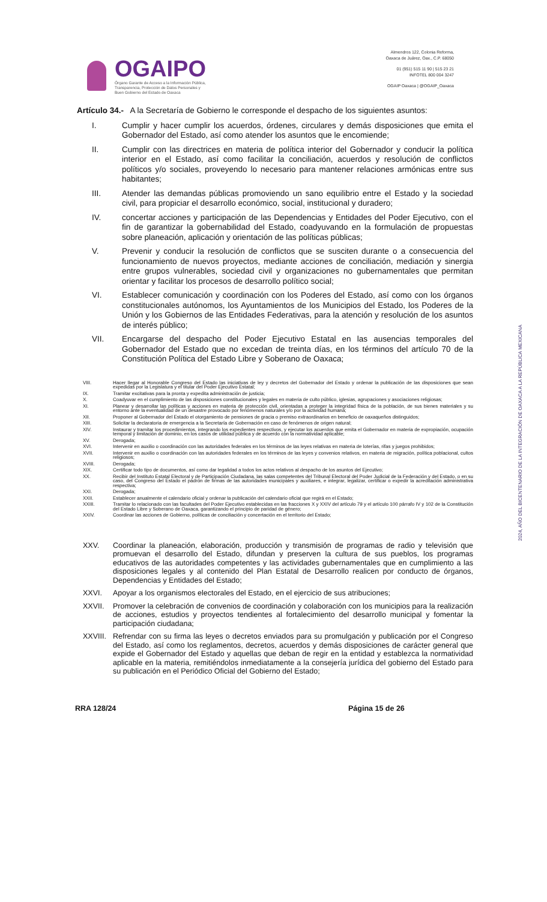OGAIPO
Órgano Garante de Acceso a la Información Pública,
Transparencia, Protección de Datos Personales y
Buen Gobierno del Estado de Oaxaca
Almendros 122, Colonia Reforma,
Oaxaca de Juárez, Oax., C.P. 68050
01 (951) 515 11 90 | 515 23 21
INFOTEL 800 004 3247
OGAIP Oaxaca | @OGAIP_Oaxaca
Artículo 34.- A la Secretaría de Gobierno le corresponde el despacho de los siguientes asuntos:
I. Cumplir y hacer cumplir los acuerdos, órdenes, circulares y demás disposiciones que emita el Gobernador del Estado, así como atender los asuntos que le encomiende;
II. Cumplir con las directrices en materia de política interior del Gobernador y conducir la política interior en el Estado, así como facilitar la conciliación, acuerdos y resolución de conflictos políticos y/o sociales, proveyendo lo necesario para mantener relaciones armónicas entre sus habitantes;
III. Atender las demandas públicas promoviendo un sano equilibrio entre el Estado y la sociedad civil, para propiciar el desarrollo económico, social, institucional y duradero;
IV. concertar acciones y participación de las Dependencias y Entidades del Poder Ejecutivo, con el fin de garantizar la gobernabilidad del Estado, coadyuvando en la formulación de propuestas sobre planeación, aplicación y orientación de las políticas públicas;
V. Prevenir y conducir la resolución de conflictos que se susciten durante o a consecuencia del funcionamiento de nuevos proyectos, mediante acciones de conciliación, mediación y sinergia entre grupos vulnerables, sociedad civil y organizaciones no gubernamentales que permitan orientar y facilitar los procesos de desarrollo político social;
VI. Establecer comunicación y coordinación con los Poderes del Estado, así como con los órganos constitucionales autónomos, los Ayuntamientos de los Municipios del Estado, los Poderes de la Unión y los Gobiernos de las Entidades Federativas, para la atención y resolución de los asuntos de interés público;
VII. Encargarse del despacho del Poder Ejecutivo Estatal en las ausencias temporales del Gobernador del Estado que no excedan de treinta días, en los términos del artículo 70 de la Constitución Política del Estado Libre y Soberano de Oaxaca;
VIII. Hacer llegar al Honorable Congreso del Estado las iniciativas de ley y decretos del Gobernador del Estado y ordenar la publicación de las disposiciones que sean expedidas por la Legislatura y el titular del Poder Ejecutivo Estatal;
IX. Tramitar excitativas para la pronta y expedita administración de justicia;
X. Coadyuvar en el cumplimiento de las disposiciones constitucionales y legales en materia de culto público, iglesias, agrupaciones y asociaciones religiosas;
XI. Planear y desarrollar las políticas y acciones en materia de protección civil, orientadas a proteger la integridad física de la población, de sus bienes materiales y su entorno ante la eventualidad de un desastre provocado por fenómenos naturales y/o por la actividad humana;
XII. Proponer al Gobernador del Estado el otorgamiento de pensiones de gracia o premiso extraordinarios en beneficio de oaxaqueños distinguidos;
XIII. Solicitar la declaratoria de emergencia a la Secretaría de Gobernación en caso de fenómenos de origen natural;
XIV. Instaurar y tramitar los procedimientos, integrando los expedientes respectivos, y ejecutar los acuerdos que emita el Gobernador en materia de expropiación, ocupación temporal y limitación de dominio, en los casos de utilidad pública y de acuerdo con la normatividad aplicable;
XV. Derogada;
XVI. Intervenir en auxilio o coordinación con las autoridades federales en los términos de las leyes relativas en materia de loterías, rifas y juegos prohibidos;
XVII. Intervenir en auxilio o coordinación con las autoridades federales en los términos de las leyes y convenios relativos, en materia de migración, política poblacional, cultos religiosos;
XVIII. Derogada;
XIX. Certificar todo tipo de documentos, así como dar legalidad a todos los actos relativos al despacho de los asuntos del Ejecutivo;
XX. Recibir del Instituto Estatal Electoral y de Participación Ciudadana, las salas competentes del Tribunal Electoral del Poder Judicial de la Federación y del Estado, o en su caso, del Congreso del Estado el padrón de firmas de las autoridades municipales y auxiliares, e integrar, legalizar, certificar o expedir la acreditación administrativa respectiva;
XXI. Derogada;
XXII. Establecer anualmente el calendario oficial y ordenar la publicación del calendario oficial que regirá en el Estado;
XXIII. Tramitar lo relacionado con las facultades del Poder Ejecutivo establecidas en las fracciones X y XXIV del artículo 79 y el artículo 100 párrafo IV y 102 de la Constitución del Estado Libre y Soberano de Oaxaca, garantizando el principio de paridad de género;
XXIV. Coordinar las acciones de Gobierno, políticas de conciliación y concertación en el territorio del Estado;
XXV. Coordinar la planeación, elaboración, producción y transmisión de programas de radio y televisión que promuevan el desarrollo del Estado, difundan y preserven la cultura de sus pueblos, los programas educativos de las autoridades competentes y las actividades gubernamentales que en cumplimiento a las disposiciones legales y al contenido del Plan Estatal de Desarrollo realicen por conducto de órganos, Dependencias y Entidades del Estado;
XXVI. Apoyar a los organismos electorales del Estado, en el ejercicio de sus atribuciones;
XXVII. Promover la celebración de convenios de coordinación y colaboración con los municipios para la realización de acciones, estudios y proyectos tendientes al fortalecimiento del desarrollo municipal y fomentar la participación ciudadana;
XXVIII. Refrendar con su firma las leyes o decretos enviados para su promulgación y publicación por el Congreso del Estado, así como los reglamentos, decretos, acuerdos y demás disposiciones de carácter general que expide el Gobernador del Estado y aquellas que deban de regir en la entidad y establezca la normatividad aplicable en la materia, remitiéndolos inmediatamente a la consejería jurídica del gobierno del Estado para su publicación en el Periódico Oficial del Gobierno del Estado;
RRA 128/24 Página 15 de 26
2024, AÑO DEL BICENTENARIO DE LA INTEGRACIÓN DE OAXACA A LA REPÚBLICA MEXICANA